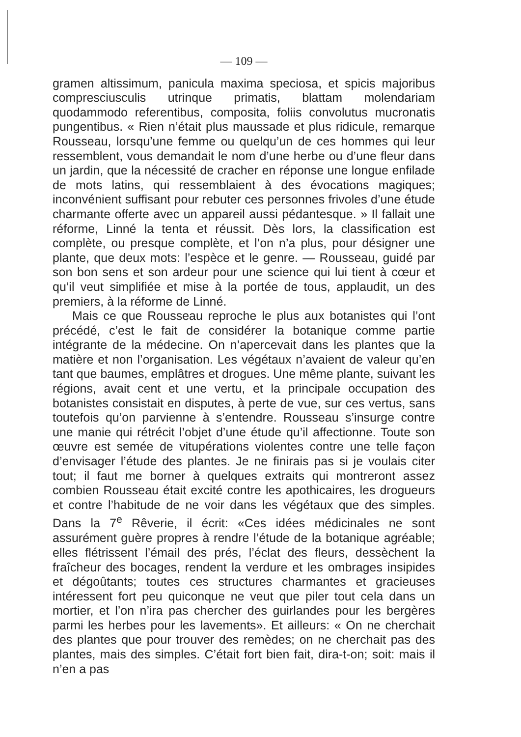— 109 —
gramen altissimum, panicula maxima speciosa, et spicis majoribus compresciusculis utrinque primatis, blattam molendariam quodammodo referentibus, composita, foliis convolutus mucronatis pungentibus. « Rien n’était plus maussade et plus ridicule, remarque Rousseau, lorsqu’une femme ou quelqu’un de ces hommes qui leur ressemblent, vous demandait le nom d’une herbe ou d’une fleur dans un jardin, que la nécessité de cracher en réponse une longue enfilade de mots latins, qui ressemblaient à des évocations magiques; inconvénient suffisant pour rebuter ces personnes frivoles d’une étude charmante offerte avec un appareil aussi pédantesque. » Il fallait une réforme, Linné la tenta et réussit. Dès lors, la classification est complète, ou presque complète, et l’on n’a plus, pour désigner une plante, que deux mots: l’espèce et le genre. — Rousseau, guidé par son bon sens et son ardeur pour une science qui lui tient à cœur et qu’il veut simplifiée et mise à la portée de tous, applaudit, un des premiers, à la réforme de Linné.
Mais ce que Rousseau reproche le plus aux botanistes qui l’ont précédé, c’est le fait de considérer la botanique comme partie intégrante de la médecine. On n’apercevait dans les plantes que la matière et non l’organisation. Les végétaux n’avaient de valeur qu’en tant que baumes, emplâtres et drogues. Une même plante, suivant les régions, avait cent et une vertu, et la principale occupation des botanistes consistait en disputes, à perte de vue, sur ces vertus, sans toutefois qu’on parvienne à s’entendre. Rousseau s’insurge contre une manie qui rétrécit l’objet d’une étude qu’il affectionne. Toute son œuvre est semée de vitupérations violentes contre une telle façon d’envisager l’étude des plantes. Je ne finirais pas si je voulais citer tout; il faut me borner à quelques extraits qui montreront assez combien Rousseau était excité contre les apothicaires, les drogueurs et contre l’habitude de ne voir dans les végétaux que des simples. Dans la 7<sup>e</sup> Rêverie, il écrit: «Ces idées médicinales ne sont assurément guère propres à rendre l’étude de la botanique agréable; elles flétrissent l’émail des prés, l’éclat des fleurs, dessèchent la fraîcheur des bocages, rendent la verdure et les ombrages insipides et dégoûtants; toutes ces structures charmantes et gracieuses intéressent fort peu quiconque ne veut que piler tout cela dans un mortier, et l’on n’ira pas chercher des guirlandes pour les bergères parmi les herbes pour les lavements». Et ailleurs: « On ne cherchait des plantes que pour trouver des remèdes; on ne cherchait pas des plantes, mais des simples. C’était fort bien fait, dira-t-on; soit: mais il n’en a pas